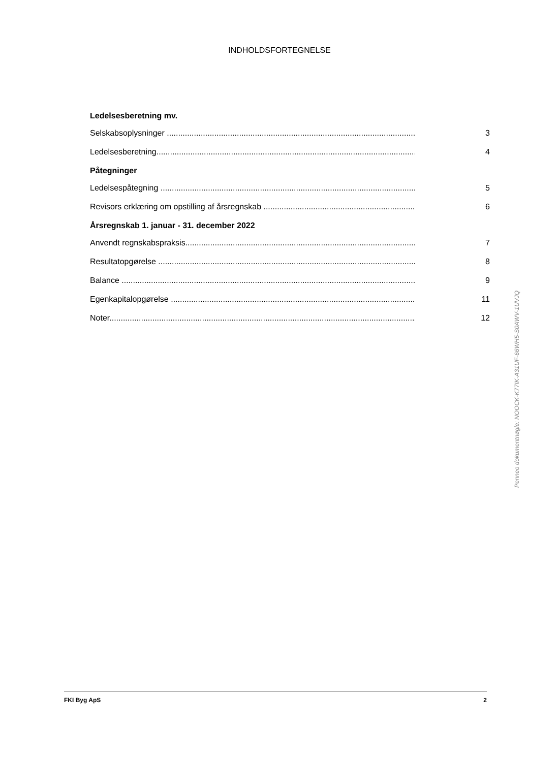INDHOLDSFORTEGNELSE
Ledelsesberetning mv.
Selskabsoplysninger .......................................................................................................................... 3
Ledelsesberetning.............................................................................................................................. 4
Påtegninger
Ledelsespåtegning ............................................................................................................................. 5
Revisors erklæring om opstilling af årsregnskab ................................................................... 6
Årsregnskab 1. januar - 31. december 2022
Anvendt regnskabspraksis................................................................................................................. 7
Resultatopgørelse ............................................................................................................................... 8
Balance ............................................................................................................................................... 9
Egenkapitalopgørelse ........................................................................................................................ 11
Noter................................................................................................................................................... 12
Penneo dokumentnøgle: NOOCK-K77IK-A31UF-66WH5-S0AWV-1UVJQ
FKI Byg ApS 2